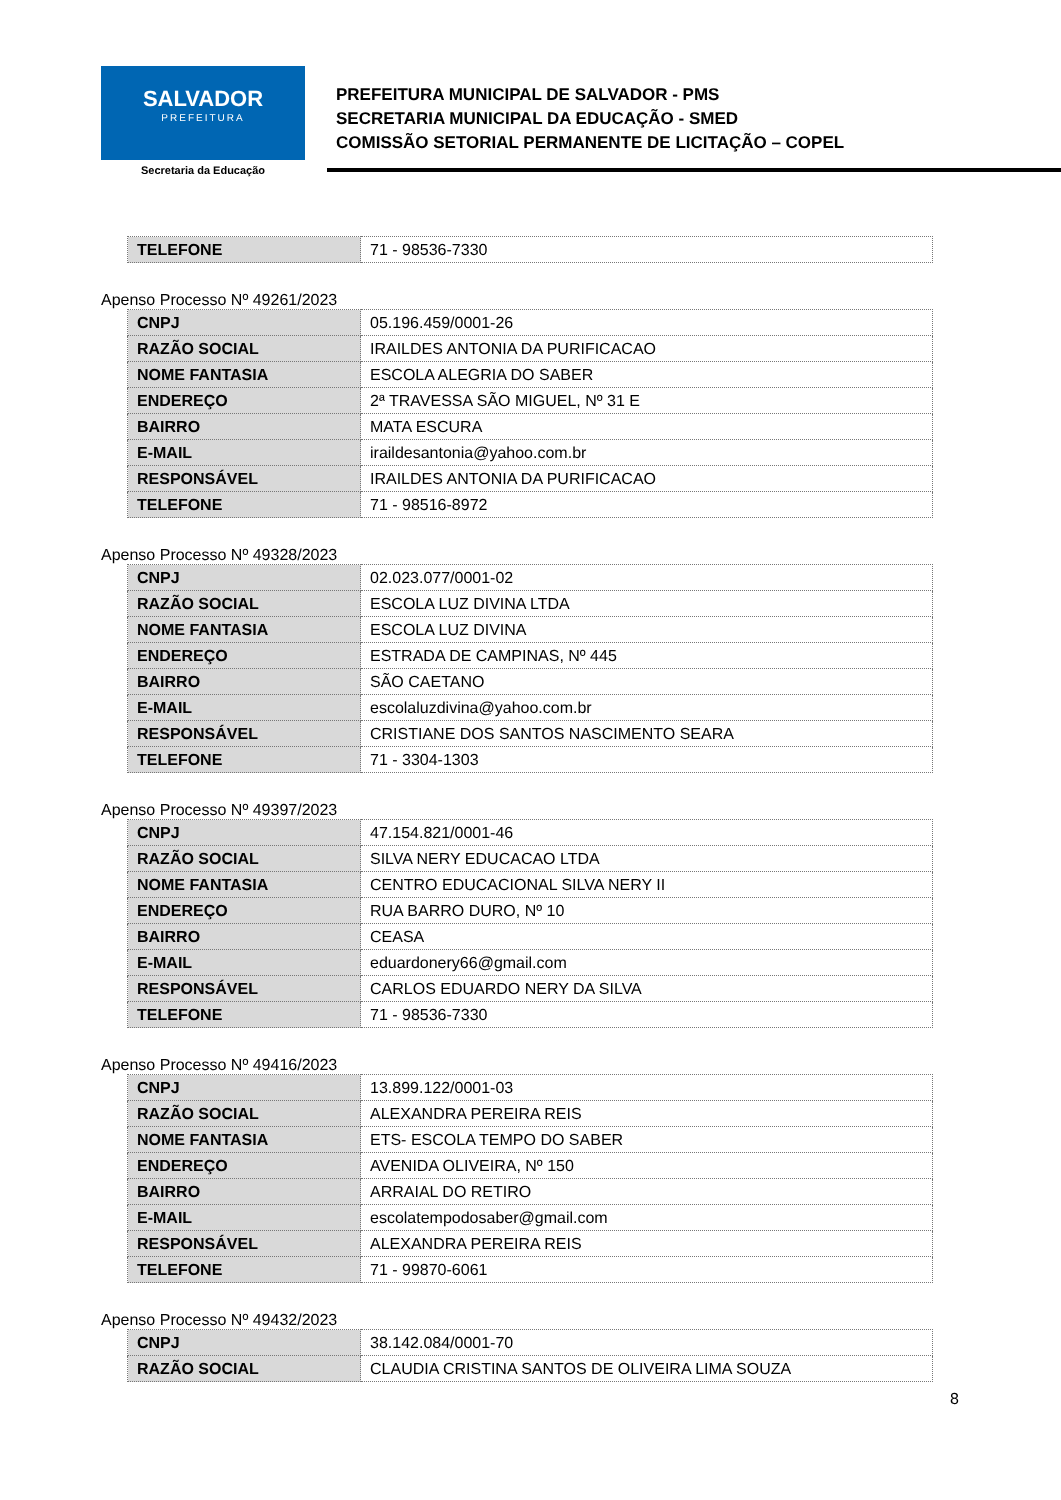SALVADOR
PREFEITURA
Secretaria da Educação
PREFEITURA MUNICIPAL DE SALVADOR - PMS
SECRETARIA MUNICIPAL DA EDUCAÇÃO - SMED
COMISSÃO SETORIAL PERMANENTE DE LICITAÇÃO – COPEL
| TELEFONE | 71 - 98536-7330 |
Apenso Processo Nº 49261/2023
| CNPJ | 05.196.459/0001-26 |
| RAZÃO SOCIAL | IRAILDES ANTONIA DA PURIFICACAO |
| NOME FANTASIA | ESCOLA ALEGRIA DO SABER |
| ENDEREÇO | 2ª TRAVESSA SÃO MIGUEL, Nº 31 E |
| BAIRRO | MATA ESCURA |
| E-MAIL | iraildesantonia@yahoo.com.br |
| RESPONSÁVEL | IRAILDES ANTONIA DA PURIFICACAO |
| TELEFONE | 71 - 98516-8972 |
Apenso Processo Nº 49328/2023
| CNPJ | 02.023.077/0001-02 |
| RAZÃO SOCIAL | ESCOLA LUZ DIVINA LTDA |
| NOME FANTASIA | ESCOLA LUZ DIVINA |
| ENDEREÇO | ESTRADA DE CAMPINAS, Nº 445 |
| BAIRRO | SÃO CAETANO |
| E-MAIL | escolaluzdivina@yahoo.com.br |
| RESPONSÁVEL | CRISTIANE DOS SANTOS NASCIMENTO SEARA |
| TELEFONE | 71 - 3304-1303 |
Apenso Processo Nº 49397/2023
| CNPJ | 47.154.821/0001-46 |
| RAZÃO SOCIAL | SILVA NERY EDUCACAO LTDA |
| NOME FANTASIA | CENTRO EDUCACIONAL SILVA NERY II |
| ENDEREÇO | RUA BARRO DURO, Nº 10 |
| BAIRRO | CEASA |
| E-MAIL | eduardonery66@gmail.com |
| RESPONSÁVEL | CARLOS EDUARDO NERY DA SILVA |
| TELEFONE | 71 - 98536-7330 |
Apenso Processo Nº 49416/2023
| CNPJ | 13.899.122/0001-03 |
| RAZÃO SOCIAL | ALEXANDRA PEREIRA REIS |
| NOME FANTASIA | ETS- ESCOLA TEMPO DO SABER |
| ENDEREÇO | AVENIDA OLIVEIRA, Nº 150 |
| BAIRRO | ARRAIAL DO RETIRO |
| E-MAIL | escolatempodosaber@gmail.com |
| RESPONSÁVEL | ALEXANDRA PEREIRA REIS |
| TELEFONE | 71 - 99870-6061 |
Apenso Processo Nº 49432/2023
| CNPJ | 38.142.084/0001-70 |
| RAZÃO SOCIAL | CLAUDIA CRISTINA SANTOS DE OLIVEIRA LIMA SOUZA |
8